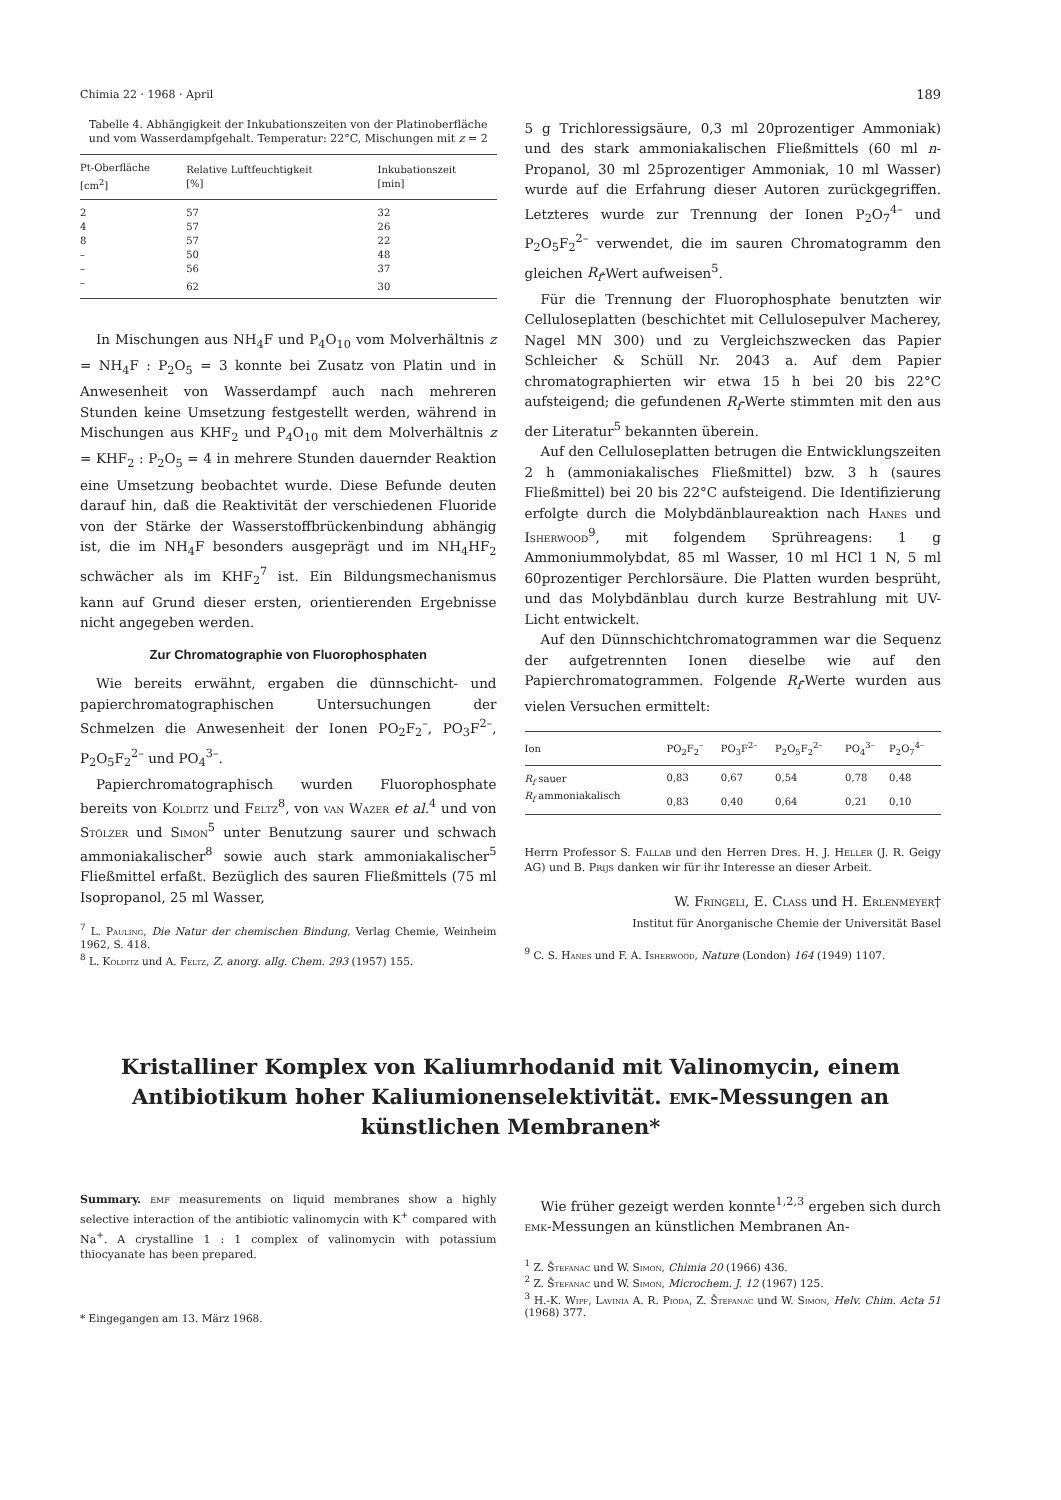Chimia 22 · 1968 · April 189
Tabelle 4. Abhängigkeit der Inkubationszeiten von der Platin­oberfläche und vom Wasserdampfgehalt. Temperatur: 22°C, Mischungen mit z = 2
| Pt-Oberfläche [cm<sup>2</sup>] | Relative Luftfeuchtigkeit [%] | Inkubationszeit [min] |
| --- | --- | --- |
| 2 | 57 | 32 |
| 4 | 57 | 26 |
| 8 | 57 | 22 |
| – | 50 | 48 |
| – | 56 | 37 |
| – | 62 | 30 |
In Mischungen aus NH<sub>4</sub>F und P<sub>4</sub>O<sub>10</sub> vom Molverhältnis z = NH<sub>4</sub>F : P<sub>2</sub>O<sub>5</sub> = 3 konnte bei Zusatz von Platin und in Anwesenheit von Wasserdampf auch nach mehreren Stunden keine Umsetzung festgestellt werden, während in Mischungen aus KHF<sub>2</sub> und P<sub>4</sub>O<sub>10</sub> mit dem Molverhältnis z = KHF<sub>2</sub> : P<sub>2</sub>O<sub>5</sub> = 4 in mehrere Stunden dauernder Reaktion eine Umsetzung beobachtet wurde. Diese Befunde deuten darauf hin, daß die Reaktivität der verschiedenen Fluoride von der Stärke der Wasserstoffbrückenbindung abhängig ist, die im NH<sub>4</sub>F besonders ausgeprägt und im NH<sub>4</sub>HF<sub>2</sub> schwächer als im KHF<sub>2</sub><sup>7</sup> ist. Ein Bildungsmechanismus kann auf Grund dieser ersten, orientierenden Ergebnisse nicht angegeben werden.
Zur Chromatographie von Fluorophosphaten
Wie bereits erwähnt, ergaben die dünnschicht- und papierchromatographischen Untersuchungen der Schmelzen die Anwesenheit der Ionen PO<sub>2</sub>F<sub>2</sub><sup>–</sup>, PO<sub>3</sub>F<sup>2–</sup>, P<sub>2</sub>O<sub>5</sub>F<sub>2</sub><sup>2–</sup> und PO<sub>4</sub><sup>3–</sup>.
Papierchromatographisch wurden Fluorophosphate bereits von Kolditz und Feltz<sup>8</sup>, von van Wazer et al.<sup>4</sup> und von Stölzer und Simon<sup>5</sup> unter Benutzung saurer und schwach ammoniakalischer<sup>8</sup> sowie auch stark ammoniakalischer<sup>5</sup> Fließmittel erfaßt. Bezüglich des sauren Fließmittels (75 ml Isopropanol, 25 ml Wasser,
<sup>7</sup> L. Pauling, Die Natur der chemischen Bindung, Verlag Chemie, Weinheim 1962, S. 418.
<sup>8</sup> L. Kolditz und A. Feltz, Z. anorg. allg. Chem. 293 (1957) 155.
5 g Trichloressigsäure, 0,3 ml 20prozentiger Ammoniak) und des stark ammoniakalischen Fließmittels (60 ml n-Propanol, 30 ml 25prozentiger Ammoniak, 10 ml Wasser) wurde auf die Erfahrung dieser Autoren zurückgegriffen. Letzteres wurde zur Trennung der Ionen P<sub>2</sub>O<sub>7</sub><sup>4–</sup> und P<sub>2</sub>O<sub>5</sub>F<sub>2</sub><sup>2–</sup> verwendet, die im sauren Chromatogramm den gleichen R<sub>f</sub>-Wert aufweisen<sup>5</sup>.
Für die Trennung der Fluorophosphate benutzten wir Celluloseplatten (beschichtet mit Cellulosepulver Macherey, Nagel MN 300) und zu Vergleichszwecken das Papier Schleicher & Schüll Nr. 2043 a. Auf dem Papier chromatographierten wir etwa 15 h bei 20 bis 22°C aufsteigend; die gefundenen R<sub>f</sub>-Werte stimmten mit den aus der Literatur<sup>5</sup> bekannten überein.
Auf den Celluloseplatten betrugen die Entwicklungszeiten 2 h (ammoniakalisches Fließmittel) bzw. 3 h (saures Fließmittel) bei 20 bis 22°C aufsteigend. Die Identifizierung erfolgte durch die Molybdänblaureaktion nach Hanes und Isherwood<sup>9</sup>, mit folgendem Sprühreagens: 1 g Ammoniummolybdat, 85 ml Wasser, 10 ml HCl 1 N, 5 ml 60prozentiger Perchlorsäure. Die Platten wurden besprüht, und das Molybdänblau durch kurze Bestrahlung mit UV-Licht entwickelt.
Auf den Dünnschichtchromatogrammen war die Sequenz der aufgetrennten Ionen dieselbe wie auf den Papierchromatogrammen. Folgende R<sub>f</sub>-Werte wurden aus vielen Versuchen ermittelt:
| Ion | PO<sub>2</sub>F<sub>2</sub><sup>–</sup> | PO<sub>3</sub>F<sup>2–</sup> | P<sub>2</sub>O<sub>5</sub>F<sub>2</sub><sup>2–</sup> | PO<sub>4</sub><sup>3–</sup> | P<sub>2</sub>O<sub>7</sub><sup>4–</sup> |
| --- | --- | --- | --- | --- | --- |
| R<sub>f</sub> sauer | 0,83 | 0,67 | 0,54 | 0,78 | 0,48 |
| R<sub>f</sub> ammoniakalisch | 0,83 | 0,40 | 0,64 | 0,21 | 0,10 |
Herrn Professor S. Fallab und den Herren Dres. H. J. Heller (J. R. Geigy AG) und B. Prijs danken wir für ihr Interesse an dieser Arbeit.
W. Fringeli, E. Class und H. Erlenmeyer†
Institut für Anorganische Chemie der Universität Basel
<sup>9</sup> C. S. Hanes und F. A. Isherwood, Nature (London) 164 (1949) 1107.
Kristalliner Komplex von Kaliumrhodanid mit Valinomycin, einem Antibiotikum hoher Kaliumionenselektivität. emk-Messungen an künstlichen Membranen*
Summary. emf measurements on liquid membranes show a highly selective interaction of the antibiotic valinomycin with K<sup>+</sup> compared with Na<sup>+</sup>. A crystalline 1 : 1 complex of valinomycin with potassium thiocyanate has been prepared.
* Eingegangen am 13. März 1968.
Wie früher gezeigt werden konnte<sup>1,2,3</sup> ergeben sich durch emk-Messungen an künstlichen Membranen An-
<sup>1</sup> Z. Štefanac und W. Simon, Chimia 20 (1966) 436.
<sup>2</sup> Z. Štefanac und W. Simon, Microchem. J. 12 (1967) 125.
<sup>3</sup> H.-K. Wipf, Lavinia A. R. Pioda, Z. Štefanac und W. Simon, Helv. Chim. Acta 51 (1968) 377.